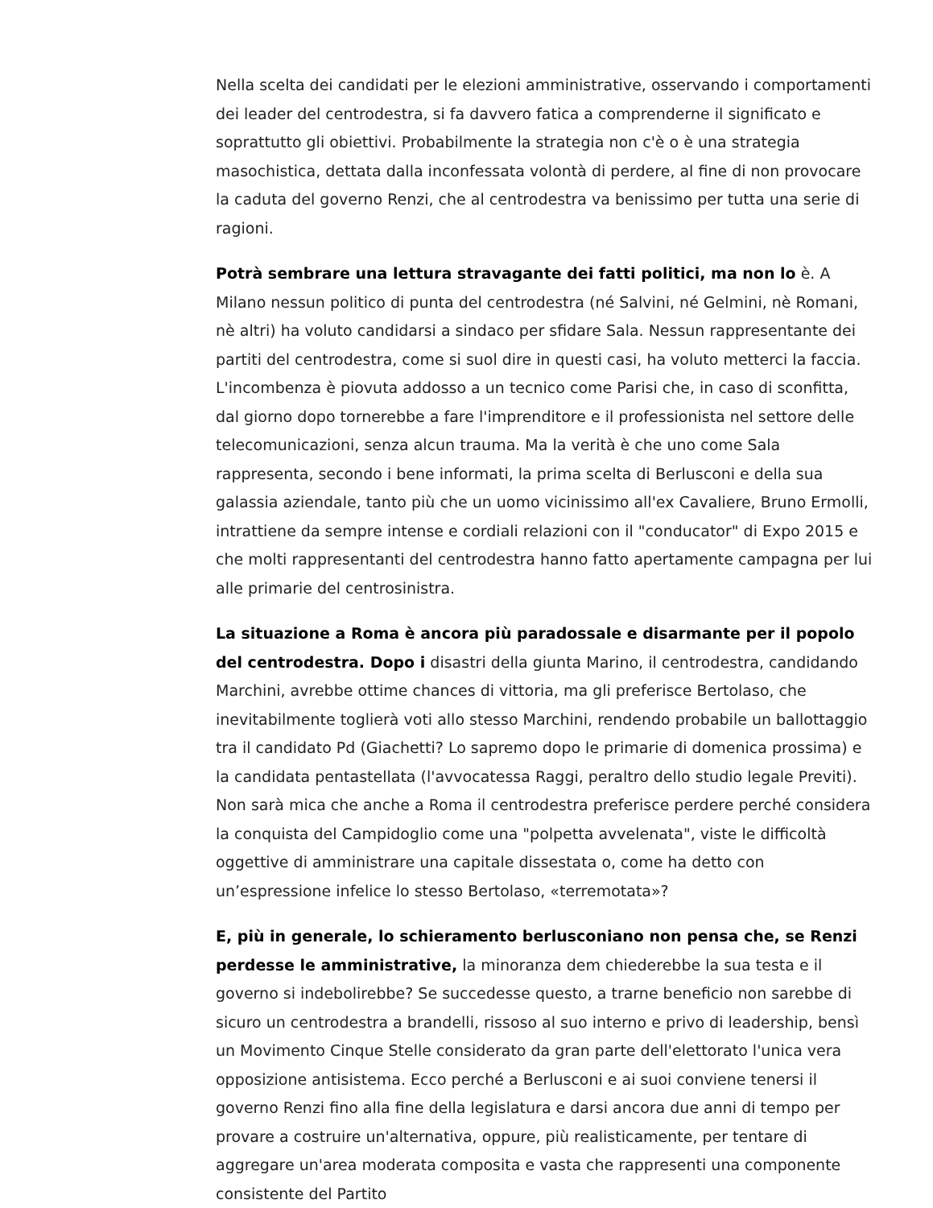Nella scelta dei candidati per le elezioni amministrative, osservando i comportamenti dei leader del centrodestra, si fa davvero fatica a comprenderne il significato e soprattutto gli obiettivi. Probabilmente la strategia non c'è o è una strategia masochistica, dettata dalla inconfessata volontà di perdere, al fine di non provocare la caduta del governo Renzi, che al centrodestra va benissimo per tutta una serie di ragioni.
Potrà sembrare una lettura stravagante dei fatti politici, ma non lo è. A Milano nessun politico di punta del centrodestra (né Salvini, né Gelmini, nè Romani, nè altri) ha voluto candidarsi a sindaco per sfidare Sala. Nessun rappresentante dei partiti del centrodestra, come si suol dire in questi casi, ha voluto metterci la faccia. L'incombenza è piovuta addosso a un tecnico come Parisi che, in caso di sconfitta, dal giorno dopo tornerebbe a fare l'imprenditore e il professionista nel settore delle telecomunicazioni, senza alcun trauma. Ma la verità è che uno come Sala rappresenta, secondo i bene informati, la prima scelta di Berlusconi e della sua galassia aziendale, tanto più che un uomo vicinissimo all'ex Cavaliere, Bruno Ermolli, intrattiene da sempre intense e cordiali relazioni con il "conducator" di Expo 2015 e che molti rappresentanti del centrodestra hanno fatto apertamente campagna per lui alle primarie del centrosinistra.
La situazione a Roma è ancora più paradossale e disarmante per il popolo del centrodestra. Dopo i disastri della giunta Marino, il centrodestra, candidando Marchini, avrebbe ottime chances di vittoria, ma gli preferisce Bertolaso, che inevitabilmente toglierà voti allo stesso Marchini, rendendo probabile un ballottaggio tra il candidato Pd (Giachetti? Lo sapremo dopo le primarie di domenica prossima) e la candidata pentastellata (l'avvocatessa Raggi, peraltro dello studio legale Previti). Non sarà mica che anche a Roma il centrodestra preferisce perdere perché considera la conquista del Campidoglio come una "polpetta avvelenata", viste le difficoltà oggettive di amministrare una capitale dissestata o, come ha detto con un’espressione infelice lo stesso Bertolaso, «terremotata»?
E, più in generale, lo schieramento berlusconiano non pensa che, se Renzi perdesse le amministrative, la minoranza dem chiederebbe la sua testa e il governo si indebolirebbe? Se succedesse questo, a trarne beneficio non sarebbe di sicuro un centrodestra a brandelli, rissoso al suo interno e privo di leadership, bensì un Movimento Cinque Stelle considerato da gran parte dell'elettorato l'unica vera opposizione antisistema. Ecco perché a Berlusconi e ai suoi conviene tenersi il governo Renzi fino alla fine della legislatura e darsi ancora due anni di tempo per provare a costruire un'alternativa, oppure, più realisticamente, per tentare di aggregare un'area moderata composita e vasta che rappresenti una componente consistente del Partito